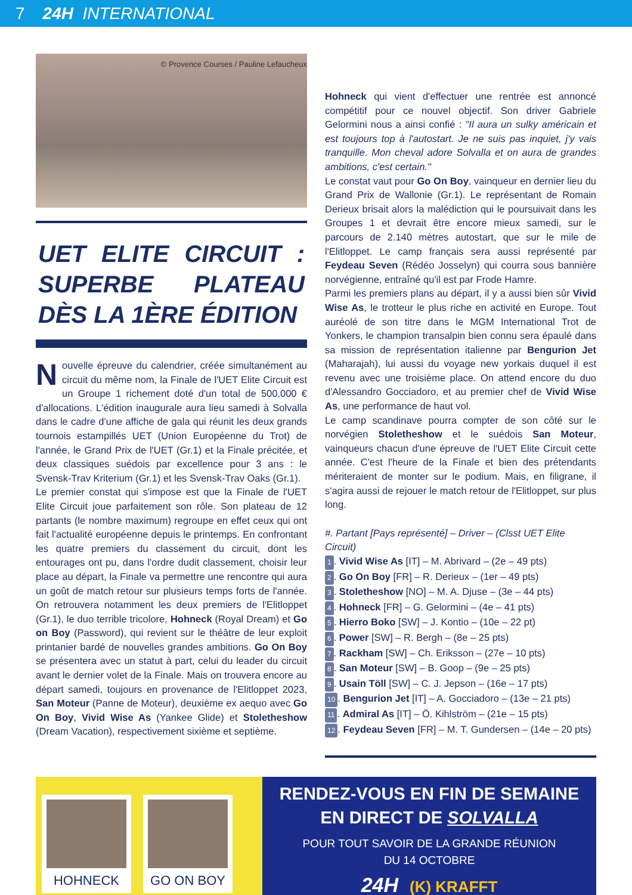7 24H INTERNATIONAL
© Provence Courses / Pauline Lefaucheux
UET ELITE CIRCUIT : SUPERBE PLATEAU DÈS LA 1ÈRE ÉDITION
Nouvelle épreuve du calendrier, créée simultanément au circuit du même nom, la Finale de l'UET Elite Circuit est un Groupe 1 richement doté d'un total de 500.000 € d'allocations. L'édition inaugurale aura lieu samedi à Solvalla dans le cadre d'une affiche de gala qui réunit les deux grands tournois estampillés UET (Union Européenne du Trot) de l'année, le Grand Prix de l'UET (Gr.1) et la Finale précitée, et deux classiques suédois par excellence pour 3 ans : le Svensk-Trav Kriterium (Gr.1) et les Svensk-Trav Oaks (Gr.1).
Le premier constat qui s'impose est que la Finale de l'UET Elite Circuit joue parfaitement son rôle. Son plateau de 12 partants (le nombre maximum) regroupe en effet ceux qui ont fait l'actualité européenne depuis le printemps. En confrontant les quatre premiers du classement du circuit, dont les entourages ont pu, dans l'ordre dudit classement, choisir leur place au départ, la Finale va permettre une rencontre qui aura un goût de match retour sur plusieurs temps forts de l'année. On retrouvera notamment les deux premiers de l'Elitloppet (Gr.1), le duo terrible tricolore, Hohneck (Royal Dream) et Go on Boy (Password), qui revient sur le théâtre de leur exploit printanier bardé de nouvelles grandes ambitions. Go On Boy se présentera avec un statut à part, celui du leader du circuit avant le dernier volet de la Finale. Mais on trouvera encore au départ samedi, toujours en provenance de l'Elitloppet 2023, San Moteur (Panne de Moteur), deuxième ex aequo avec Go On Boy, Vivid Wise As (Yankee Glide) et Stoletheshow (Dream Vacation), respectivement sixième et septième.
Hohneck qui vient d'effectuer une rentrée est annoncé compétitif pour ce nouvel objectif. Son driver Gabriele Gelormini nous a ainsi confié : "Il aura un sulky américain et est toujours top à l'autostart. Je ne suis pas inquiet, j'y vais tranquille. Mon cheval adore Solvalla et on aura de grandes ambitions, c'est certain."
Le constat vaut pour Go On Boy, vainqueur en dernier lieu du Grand Prix de Wallonie (Gr.1). Le représentant de Romain Derieux brisait alors la malédiction qui le poursuivait dans les Groupes 1 et devrait être encore mieux samedi, sur le parcours de 2.140 mètres autostart, que sur le mile de l'Elitloppet. Le camp français sera aussi représenté par Feydeau Seven (Rédéo Josselyn) qui courra sous bannière norvégienne, entraîné qu'il est par Frode Hamre.
Parmi les premiers plans au départ, il y a aussi bien sûr Vivid Wise As, le trotteur le plus riche en activité en Europe. Tout auréolé de son titre dans le MGM International Trot de Yonkers, le champion transalpin bien connu sera épaulé dans sa mission de représentation italienne par Bengurion Jet (Maharajah), lui aussi du voyage new yorkais duquel il est revenu avec une troisième place. On attend encore du duo d'Alessandro Gocciadoro, et au premier chef de Vivid Wise As, une performance de haut vol.
Le camp scandinave pourra compter de son côté sur le norvégien Stoletheshow et le suédois San Moteur, vainqueurs chacun d'une épreuve de l'UET Elite Circuit cette année. C'est l'heure de la Finale et bien des prétendants mériteraient de monter sur le podium. Mais, en filigrane, il s'agira aussi de rejouer le match retour de l'Elitloppet, sur plus long.
#. Partant [Pays représenté] – Driver – (Clsst UET Elite Circuit)
1. Vivid Wise As [IT] – M. Abrivard – (2e – 49 pts)
2. Go On Boy [FR] – R. Derieux – (1er – 49 pts)
3. Stoletheshow [NO] – M. A. Djuse – (3e – 44 pts)
4. Hohneck [FR] – G. Gelormini – (4e – 41 pts)
5. Hierro Boko [SW] – J. Kontio – (10e – 22 pt)
6. Power [SW] – R. Bergh – (8e – 25 pts)
7. Rackham [SW] – Ch. Eriksson – (27e – 10 pts)
8. San Moteur [SW] – B. Goop – (9e – 25 pts)
9. Usain Töll [SW] – C. J. Jepson – (16e – 17 pts)
10. Bengurion Jet [IT] – A. Gocciadoro – (13e – 21 pts)
11. Admiral As [IT] – Ö. Kihlström – (21e – 15 pts)
12. Feydeau Seven [FR] – M. T. Gundersen – (14e – 20 pts)
HOHNECK GO ON BOY
RENDEZ-VOUS EN FIN DE SEMAINE
EN DIRECT DE SOLVALLA
POUR TOUT SAVOIR DE LA GRANDE RÉUNION
DU 14 OCTOBRE
24H (K) KRAFFT